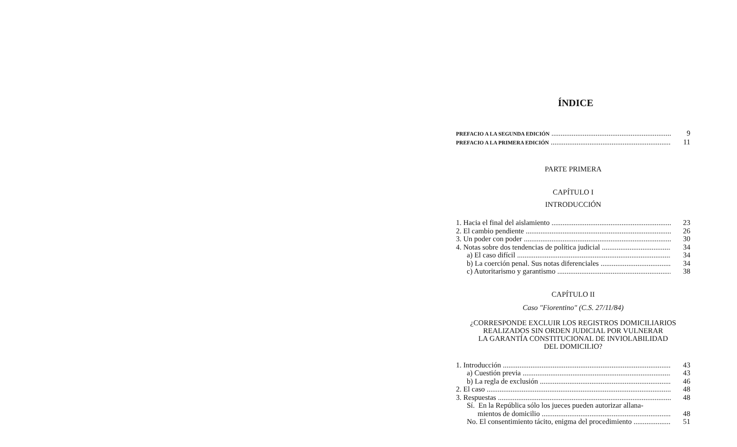ÍNDICE
PREFACIO A LA SEGUNDA EDICIÓN 9
PREFACIO A LA PRIMERA EDICIÓN 11
PARTE PRIMERA
CAPÍTULO I
INTRODUCCIÓN
1. Hacia el final del aislamiento 23
2. El cambio pendiente 26
3. Un poder con poder 30
4. Notas sobre dos tendencias de política judicial 34
a) El caso difícil 34
b) La coerción penal. Sus notas diferenciales 34
c) Autoritarismo y garantismo 38
CAPÍTULO II
Caso "Fiorentino" (C.S. 27/11/84)
¿CORRESPONDE EXCLUIR LOS REGISTROS DOMICILIARIOS
REALIZADOS SIN ORDEN JUDICIAL POR VULNERAR
LA GARANTÍA CONSTITUCIONAL DE INVIOLABILIDAD
DEL DOMICILIO?
1. Introducción 43
a) Cuestión previa 43
b) La regla de exclusión 46
2. El caso 48
3. Respuestas 48
Sí. En la República sólo los jueces pueden autorizar allana-
mientos de domicilio 48
No. El consentimiento tácito, enigma del procedimiento 51